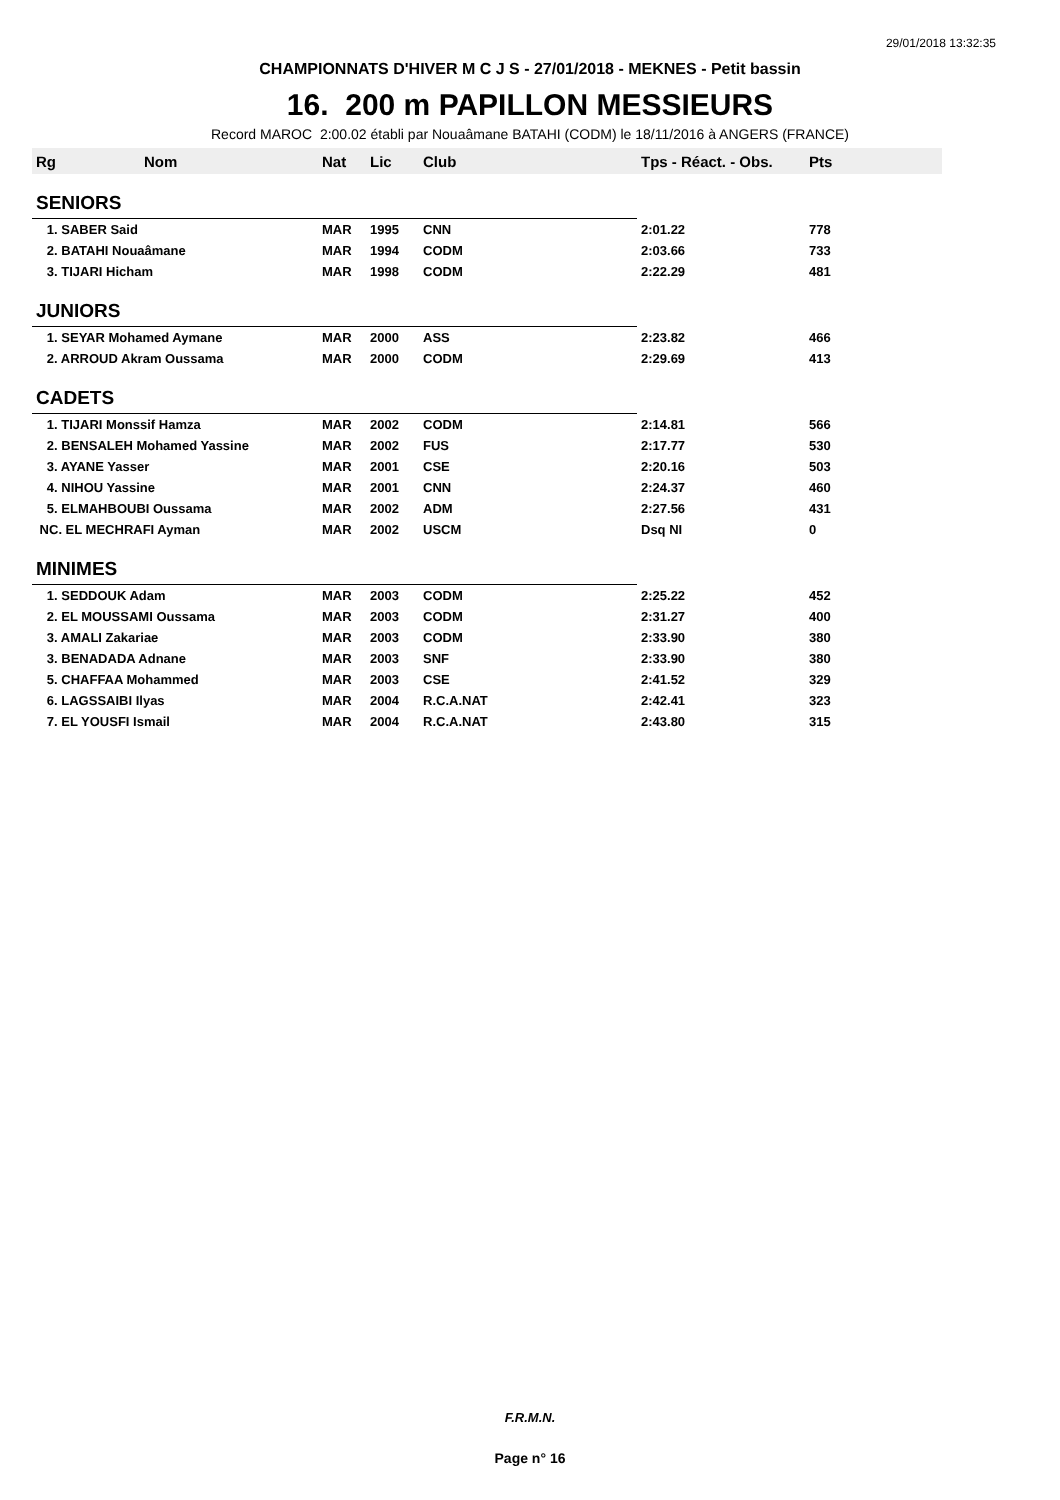29/01/2018 13:32:35
CHAMPIONNATS D'HIVER M C J S - 27/01/2018 - MEKNES - Petit bassin
16. 200 m PAPILLON MESSIEURS
Record MAROC 2:00.02 établi par Nouaâmane BATAHI (CODM) le 18/11/2016 à ANGERS (FRANCE)
| Rg | Nom | Nat | Lic | Club | Tps - Réact. - Obs. | Pts |
| --- | --- | --- | --- | --- | --- | --- |
| SENIORS | | | | | | |
| 1. SABER Said | | MAR | 1995 | CNN | 2:01.22 | 778 |
| 2. BATAHI Nouaâmane | | MAR | 1994 | CODM | 2:03.66 | 733 |
| 3. TIJARI Hicham | | MAR | 1998 | CODM | 2:22.29 | 481 |
| JUNIORS | | | | | | |
| 1. SEYAR Mohamed Aymane | | MAR | 2000 | ASS | 2:23.82 | 466 |
| 2. ARROUD Akram Oussama | | MAR | 2000 | CODM | 2:29.69 | 413 |
| CADETS | | | | | | |
| 1. TIJARI Monssif Hamza | | MAR | 2002 | CODM | 2:14.81 | 566 |
| 2. BENSALEH Mohamed Yassine | | MAR | 2002 | FUS | 2:17.77 | 530 |
| 3. AYANE Yasser | | MAR | 2001 | CSE | 2:20.16 | 503 |
| 4. NIHOU Yassine | | MAR | 2001 | CNN | 2:24.37 | 460 |
| 5. ELMAHBOUBI Oussama | | MAR | 2002 | ADM | 2:27.56 | 431 |
| NC. EL MECHRAFI Ayman | | MAR | 2002 | USCM | Dsq NI | 0 |
| MINIMES | | | | | | |
| 1. SEDDOUK Adam | | MAR | 2003 | CODM | 2:25.22 | 452 |
| 2. EL MOUSSAMI Oussama | | MAR | 2003 | CODM | 2:31.27 | 400 |
| 3. AMALI Zakariae | | MAR | 2003 | CODM | 2:33.90 | 380 |
| 3. BENADADA Adnane | | MAR | 2003 | SNF | 2:33.90 | 380 |
| 5. CHAFFAA Mohammed | | MAR | 2003 | CSE | 2:41.52 | 329 |
| 6. LAGSSAIBI Ilyas | | MAR | 2004 | R.C.A.NAT | 2:42.41 | 323 |
| 7. EL YOUSFI Ismail | | MAR | 2004 | R.C.A.NAT | 2:43.80 | 315 |
F.R.M.N.
Page n° 16